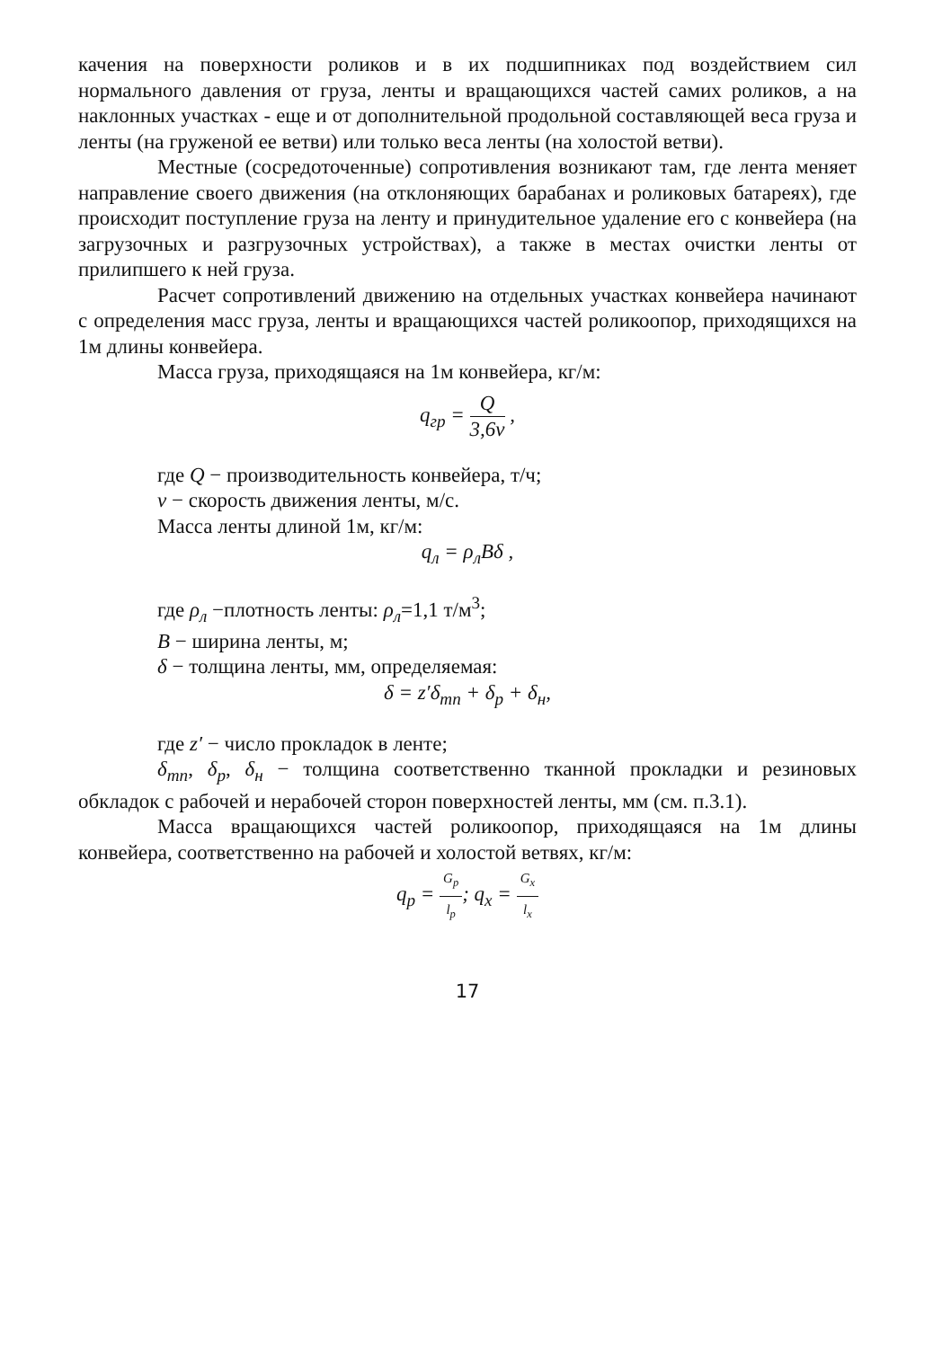качения на поверхности роликов и в их подшипниках под воздействием сил нормального давления от груза, ленты и вращающихся частей самих роликов, а на наклонных участках - еще и от дополнительной продольной составляющей веса груза и ленты (на груженой ее ветви) или только веса ленты (на холостой ветви).
Местные (сосредоточенные) сопротивления возникают там, где лента меняет направление своего движения (на отклоняющих барабанах и роликовых батареях), где происходит поступление груза на ленту и принудительное удаление его с конвейера (на загрузочных и разгрузочных устройствах), а также в местах очистки ленты от прилипшего к ней груза.
Расчет сопротивлений движению на отдельных участках конвейера начинают с определения масс груза, ленты и вращающихся частей роликоопор, приходящихся на 1м длины конвейера.
Масса груза, приходящаяся на 1м конвейера, кг/м:
q<sub>гр</sub> = Q 3,6v ,
где Q − производительность конвейера, т/ч;
v − скорость движения ленты, м/с.
Масса ленты длиной 1м, кг/м:
q<sub>л</sub> = ρ<sub>л</sub>Bδ ,
где ρ<sub>л</sub> −плотность ленты: ρ<sub>л</sub>=1,1 т/м<sup>3</sup>;
B − ширина ленты, м;
δ − толщина ленты, мм, определяемая:
δ = z′δ<sub>тп</sub> + δ<sub>р</sub> + δ<sub>н</sub>,
где z′ − число прокладок в ленте;
δ<sub>тп</sub>, δ<sub>р</sub>, δ<sub>н</sub> − толщина соответственно тканной прокладки и резиновых обкладок с рабочей и нерабочей сторон поверхностей ленты, мм (см. п.3.1).
Масса вращающихся частей роликоопор, приходящаяся на 1м длины конвейера, соответственно на рабочей и холостой ветвях, кг/м:
q<sub>р</sub> = G<sub>р</sub> l<sub>р</sub>; q<sub>х</sub> = G<sub>х</sub> l<sub>х</sub>
17